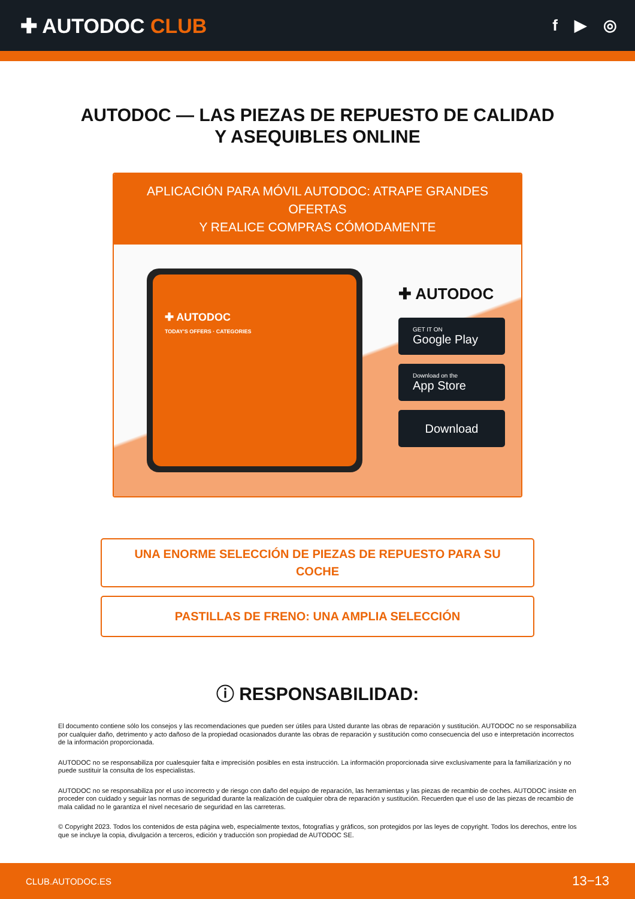✚ AUTODOC CLUB
f ▶ ◎
AUTODOC — LAS PIEZAS DE REPUESTO DE CALIDAD
Y ASEQUIBLES ONLINE
APLICACIÓN PARA MÓVIL AUTODOC: ATRAPE GRANDES OFERTAS
Y REALICE COMPRAS CÓMODAMENTE
✚ AUTODOC
TODAY'S OFFERS · CATEGORIES
✚ AUTODOC
GET IT ON
Google Play
Download on the
App Store
Download
UNA ENORME SELECCIÓN DE PIEZAS DE REPUESTO PARA SU COCHE
PASTILLAS DE FRENO: UNA AMPLIA SELECCIÓN
ⓘ RESPONSABILIDAD:
El documento contiene sólo los consejos y las recomendaciones que pueden ser útiles para Usted durante las obras de reparación y sustitución. AUTODOC no se responsabiliza por cualquier daño, detrimento y acto dañoso de la propiedad ocasionados durante las obras de reparación y sustitución como consecuencia del uso e interpretación incorrectos de la información proporcionada.
AUTODOC no se responsabiliza por cualesquier falta e imprecisión posibles en esta instrucción. La información proporcionada sirve exclusivamente para la familiarización y no puede sustituir la consulta de los especialistas.
AUTODOC no se responsabiliza por el uso incorrecto y de riesgo con daño del equipo de reparación, las herramientas y las piezas de recambio de coches. AUTODOC insiste en proceder con cuidado y seguir las normas de seguridad durante la realización de cualquier obra de reparación y sustitución. Recuerden que el uso de las piezas de recambio de mala calidad no le garantiza el nivel necesario de seguridad en las carreteras.
© Copyright 2023. Todos los contenidos de esta página web, especialmente textos, fotografías y gráficos, son protegidos por las leyes de copyright. Todos los derechos, entre los que se incluye la copia, divulgación a terceros, edición y traducción son propiedad de AUTODOC SE.
CLUB.AUTODOC.ES 13−13